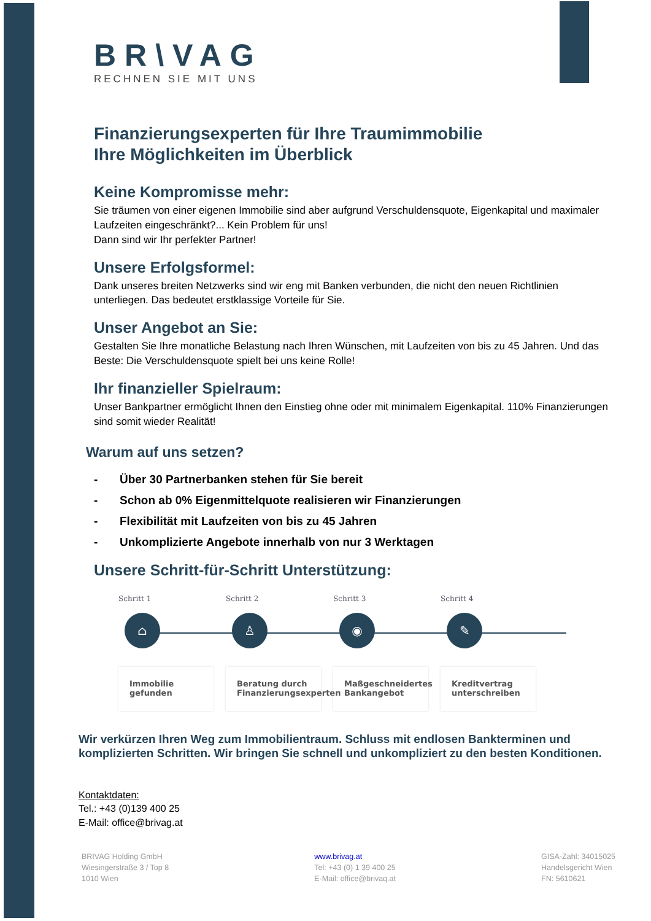BR\VAG
RECHNEN SIE MIT UNS
Finanzierungsexperten für Ihre Traumimmobilie
Ihre Möglichkeiten im Überblick
Keine Kompromisse mehr:
Sie träumen von einer eigenen Immobilie sind aber aufgrund Verschuldensquote, Eigenkapital und maximaler Laufzeiten eingeschränkt?... Kein Problem für uns!
Dann sind wir Ihr perfekter Partner!
Unsere Erfolgsformel:
Dank unseres breiten Netzwerks sind wir eng mit Banken verbunden, die nicht den neuen Richtlinien unterliegen. Das bedeutet erstklassige Vorteile für Sie.
Unser Angebot an Sie:
Gestalten Sie Ihre monatliche Belastung nach Ihren Wünschen, mit Laufzeiten von bis zu 45 Jahren. Und das Beste: Die Verschuldensquote spielt bei uns keine Rolle!
Ihr finanzieller Spielraum:
Unser Bankpartner ermöglicht Ihnen den Einstieg ohne oder mit minimalem Eigenkapital. 110% Finanzierungen sind somit wieder Realität!
Warum auf uns setzen?
- Über 30 Partnerbanken stehen für Sie bereit
- Schon ab 0% Eigenmittelquote realisieren wir Finanzierungen
- Flexibilität mit Laufzeiten von bis zu 45 Jahren
- Unkomplizierte Angebote innerhalb von nur 3 Werktagen
Unsere Schritt-für-Schritt Unterstützung:
Schritt 1
⌂
Immobilie gefunden
Schritt 2
♙
Beratung durch Finanzierungsexperten
Schritt 3
◉
Maßgeschneidertes Bankangebot
Schritt 4
✎
Kreditvertrag unterschreiben
Wir verkürzen Ihren Weg zum Immobilientraum. Schluss mit endlosen Bankterminen und komplizierten Schritten. Wir bringen Sie schnell und unkompliziert zu den besten Konditionen.
Kontaktdaten:
Tel.: +43 (0)139 400 25
E-Mail: office@brivag.at
BRIVAG Holding GmbH
Wiesingerstraße 3 / Top 8
1010 Wien
www.brivag.at
Tel: +43 (0) 1 39 400 25
E-Mail: office@brivaq.at
GISA-Zahl: 34015025
Handelsgericht Wien
FN: 5610621